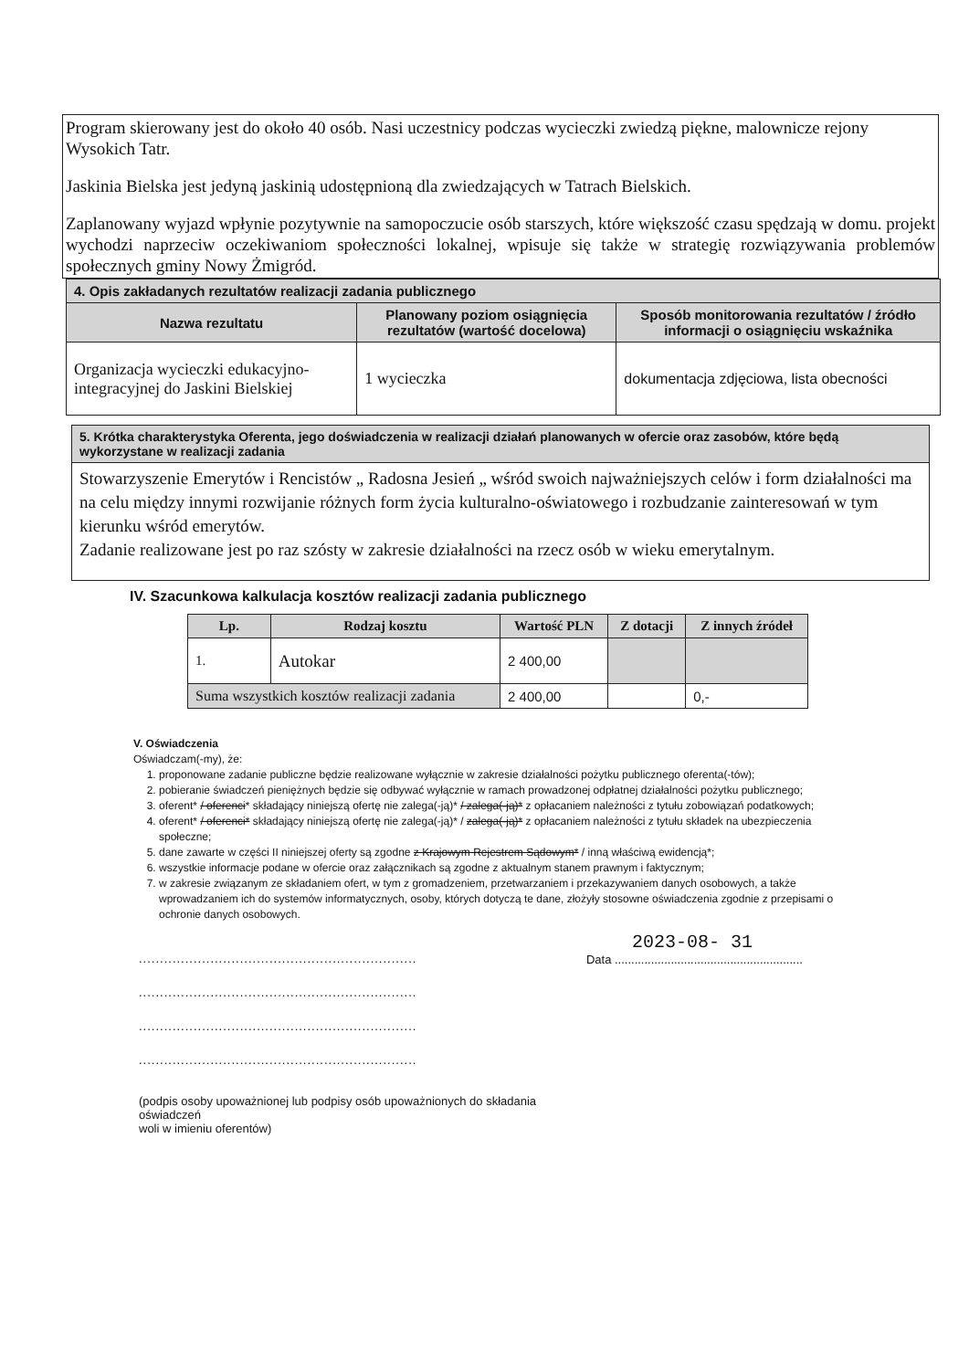Program skierowany jest do około 40 osób. Nasi uczestnicy podczas wycieczki zwiedzą piękne, malownicze rejony Wysokich Tatr.
Jaskinia Bielska jest jedyną jaskinią udostępnioną dla zwiedzających w Tatrach Bielskich.
Zaplanowany wyjazd wpłynie pozytywnie na samopoczucie osób starszych, które większość czasu spędzają w domu. projekt wychodzi naprzeciw oczekiwaniom społeczności lokalnej, wpisuje się także w strategię rozwiązywania problemów społecznych gminy Nowy Żmigród.
| 4. Opis zakładanych rezultatów realizacji zadania publicznego | | |
| --- | --- | --- |
| Nazwa rezultatu | Planowany poziom osiągnięcia rezultatów (wartość docelowa) | Sposób monitorowania rezultatów / źródło informacji o osiągnięciu wskaźnika |
| Organizacja wycieczki edukacyjno-integracyjnej do Jaskini Bielskiej | 1 wycieczka | dokumentacja zdjęciowa, lista obecności |
| 5. Krótka charakterystyka Oferenta, jego doświadczenia w realizacji działań planowanych w ofercie oraz zasobów, które będą wykorzystane w realizacji zadania |
| --- |
| Stowarzyszenie Emerytów i Rencistów „ Radosna Jesień „ wśród swoich najważniejszych celów i form działalności ma na celu między innymi rozwijanie różnych form życia kulturalno-oświatowego i rozbudzanie zainteresowań w tym kierunku wśród emerytów. Zadanie realizowane jest po raz szósty w zakresie działalności na rzecz osób w wieku emerytalnym. |
IV. Szacunkowa kalkulacja kosztów realizacji zadania publicznego
| Lp. | Rodzaj kosztu | Wartość PLN | Z dotacji | Z innych źródeł |
| --- | --- | --- | --- | --- |
| 1. | Autokar | 2 400,00 | | |
| Suma wszystkich kosztów realizacji zadania | | 2 400,00 | | 0,- |
V. Oświadczenia
Oświadczam(-my), że:
1. proponowane zadanie publiczne będzie realizowane wyłącznie w zakresie działalności pożytku publicznego oferenta(-tów);
2. pobieranie świadczeń pieniężnych będzie się odbywać wyłącznie w ramach prowadzonej odpłatnej działalności pożytku publicznego;
3. oferent* / oferenci* składający niniejszą ofertę nie zalega(-ją)* / zalega(-ją)* z opłacaniem należności z tytułu zobowiązań podatkowych;
4. oferent* / oferenci* składający niniejszą ofertę nie zalega(-ją)* / zalega(-ją)* z opłacaniem należności z tytułu składek na ubezpieczenia społeczne;
5. dane zawarte w części II niniejszej oferty są zgodne z Krajowym Rejestrem Sądowym* / inną właściwą ewidencją*;
6. wszystkie informacje podane w ofercie oraz załącznikach są zgodne z aktualnym stanem prawnym i faktycznym;
7. w zakresie związanym ze składaniem ofert, w tym z gromadzeniem, przetwarzaniem i przekazywaniem danych osobowych, a także wprowadzaniem ich do systemów informatycznych, osoby, których dotyczą te dane, złożyły stosowne oświadczenia zgodnie z przepisami o ochronie danych osobowych.
..................................................................
..................................................................
..................................................................
..................................................................
(podpis osoby upoważnionej lub podpisy osób upoważnionych do składania oświadczeń
woli w imieniu oferentów)
2023-08- 31
Data .........................................................